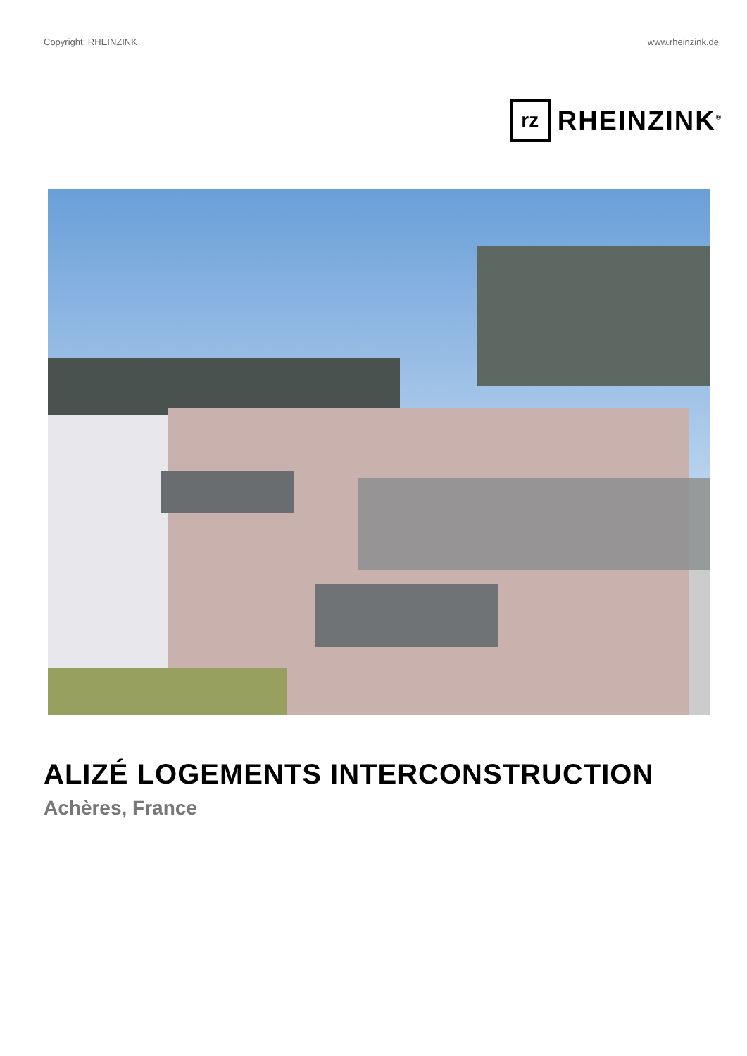Copyright: RHEINZINK www.rheinzink.de
rz
RHEINZINK<sup>®</sup>
ALIZÉ LOGEMENTS INTERCONSTRUCTION
Achères, France